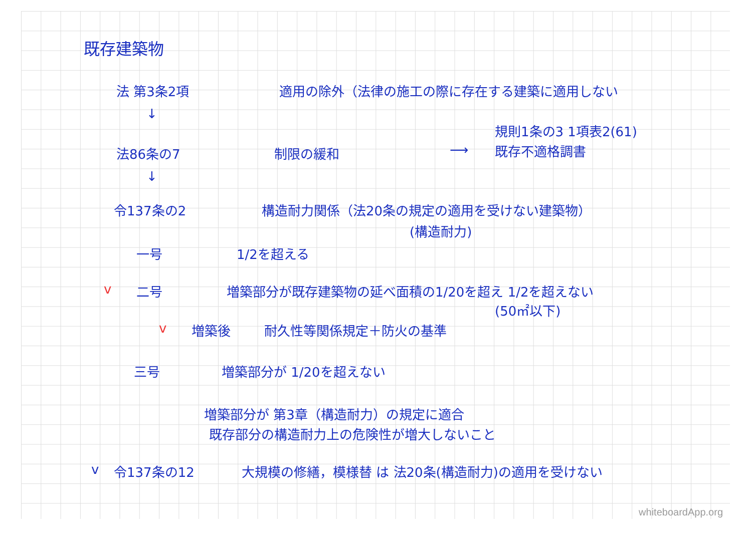既存建築物
法 第3条2項 適用の除外（法律の施工の際に存在する建築に適用しない
↓
規則1条の3 1項表2(61)
法86条の7 制限の緩和 ⟶ 既存不適格調書
↓
令137条の2 構造耐力関係（法20条の規定の適用を受けない建築物）
(構造耐力)
一号 1/2を超える
v 二号 増築部分が既存建築物の延べ面積の1/20を超え 1/2を超えない
(50㎡以下)
v 増築後 耐久性等関係規定＋防火の基準
三号 増築部分が 1/20を超えない
増築部分が 第3章（構造耐力）の規定に適合
既存部分の構造耐力上の危険性が増大しないこと
v 令137条の12 大規模の修繕，模様替 は 法20条(構造耐力)の適用を受けない
whiteboardApp.org